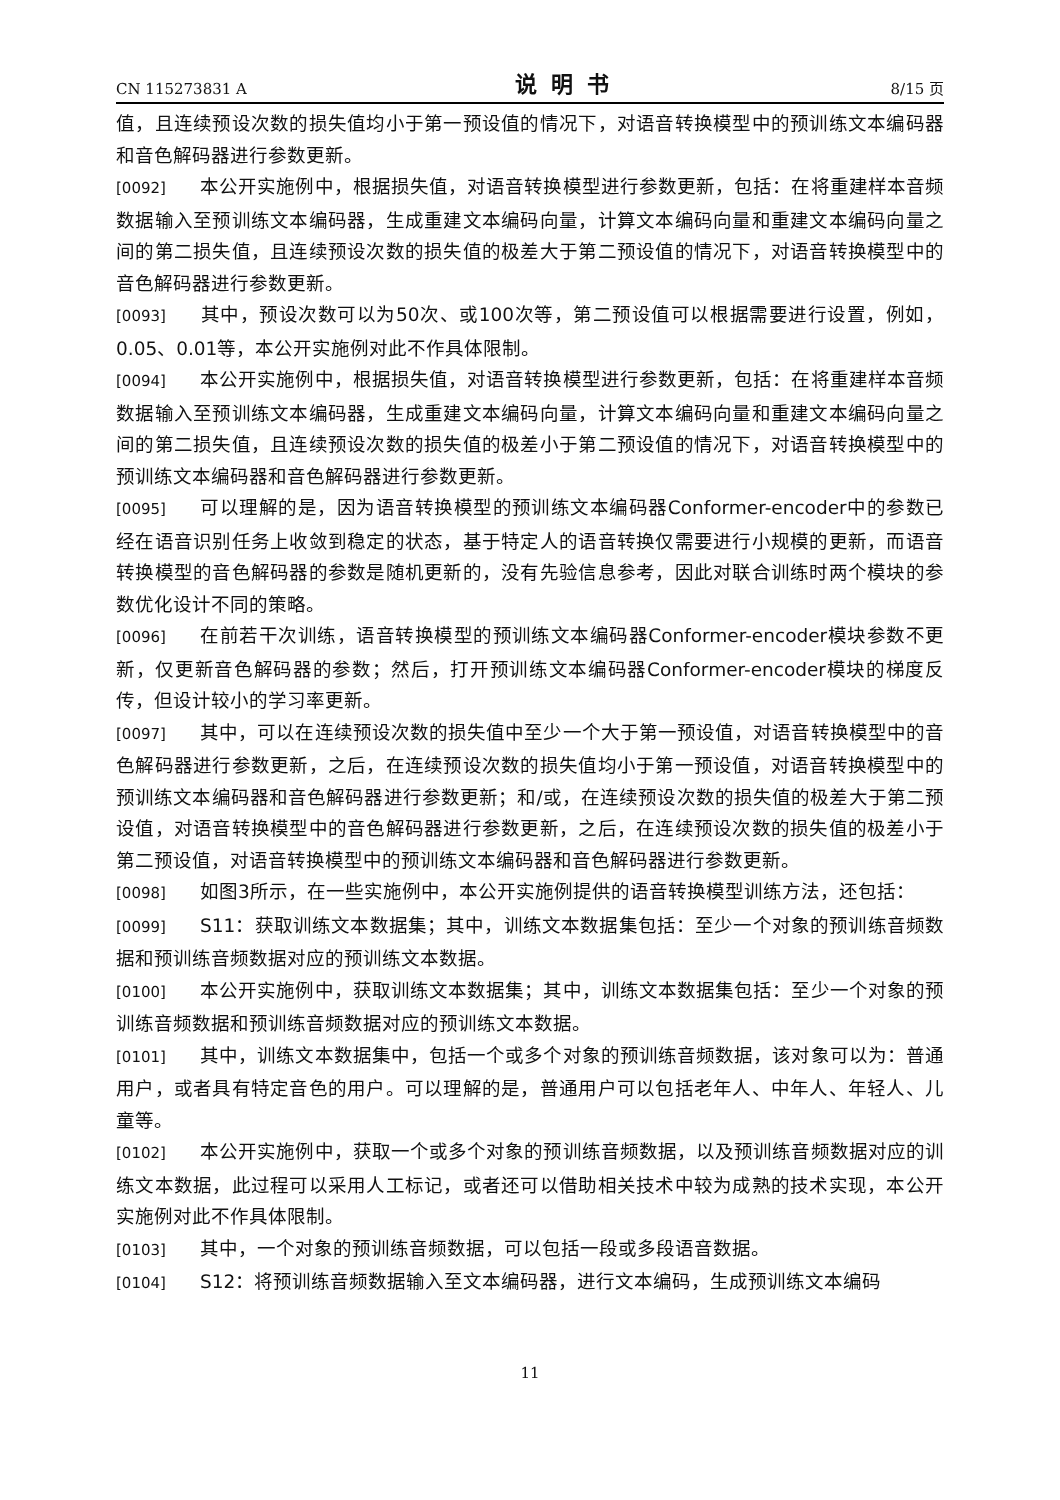CN 115273831 A 说明书 8/15 页
值，且连续预设次数的损失值均小于第一预设值的情况下，对语音转换模型中的预训练文本编码器和音色解码器进行参数更新。
[0092] 本公开实施例中，根据损失值，对语音转换模型进行参数更新，包括：在将重建样本音频数据输入至预训练文本编码器，生成重建文本编码向量，计算文本编码向量和重建文本编码向量之间的第二损失值，且连续预设次数的损失值的极差大于第二预设值的情况下，对语音转换模型中的音色解码器进行参数更新。
[0093] 其中，预设次数可以为50次、或100次等，第二预设值可以根据需要进行设置，例如，0.05、0.01等，本公开实施例对此不作具体限制。
[0094] 本公开实施例中，根据损失值，对语音转换模型进行参数更新，包括：在将重建样本音频数据输入至预训练文本编码器，生成重建文本编码向量，计算文本编码向量和重建文本编码向量之间的第二损失值，且连续预设次数的损失值的极差小于第二预设值的情况下，对语音转换模型中的预训练文本编码器和音色解码器进行参数更新。
[0095] 可以理解的是，因为语音转换模型的预训练文本编码器Conformer-encoder中的参数已经在语音识别任务上收敛到稳定的状态，基于特定人的语音转换仅需要进行小规模的更新，而语音转换模型的音色解码器的参数是随机更新的，没有先验信息参考，因此对联合训练时两个模块的参数优化设计不同的策略。
[0096] 在前若干次训练，语音转换模型的预训练文本编码器Conformer-encoder模块参数不更新，仅更新音色解码器的参数；然后，打开预训练文本编码器Conformer-encoder模块的梯度反传，但设计较小的学习率更新。
[0097] 其中，可以在连续预设次数的损失值中至少一个大于第一预设值，对语音转换模型中的音色解码器进行参数更新，之后，在连续预设次数的损失值均小于第一预设值，对语音转换模型中的预训练文本编码器和音色解码器进行参数更新；和/或，在连续预设次数的损失值的极差大于第二预设值，对语音转换模型中的音色解码器进行参数更新，之后，在连续预设次数的损失值的极差小于第二预设值，对语音转换模型中的预训练文本编码器和音色解码器进行参数更新。
[0098] 如图3所示，在一些实施例中，本公开实施例提供的语音转换模型训练方法，还包括：
[0099] S11：获取训练文本数据集；其中，训练文本数据集包括：至少一个对象的预训练音频数据和预训练音频数据对应的预训练文本数据。
[0100] 本公开实施例中，获取训练文本数据集；其中，训练文本数据集包括：至少一个对象的预训练音频数据和预训练音频数据对应的预训练文本数据。
[0101] 其中，训练文本数据集中，包括一个或多个对象的预训练音频数据，该对象可以为：普通用户，或者具有特定音色的用户。可以理解的是，普通用户可以包括老年人、中年人、年轻人、儿童等。
[0102] 本公开实施例中，获取一个或多个对象的预训练音频数据，以及预训练音频数据对应的训练文本数据，此过程可以采用人工标记，或者还可以借助相关技术中较为成熟的技术实现，本公开实施例对此不作具体限制。
[0103] 其中，一个对象的预训练音频数据，可以包括一段或多段语音数据。
[0104] S12：将预训练音频数据输入至文本编码器，进行文本编码，生成预训练文本编码
11